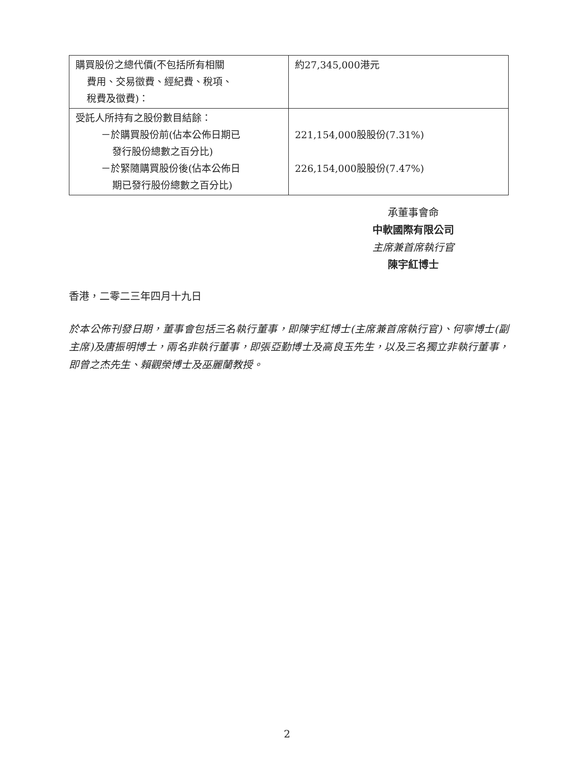| 購買股份之總代價(不包括所有相關 費用、交易徵費、經紀費、稅項、 稅費及徵費)： | 約27,345,000港元 |
| 受託人所持有之股份數目結餘： －於購買股份前(佔本公佈日期已 發行股份總數之百分比) －於緊隨購買股份後(佔本公佈日 期已發行股份總數之百分比) | 221,154,000股股份(7.31%) 226,154,000股股份(7.47%) |
承董事會命
中軟國際有限公司
主席兼首席執行官
陳宇紅博士
香港，二零二三年四月十九日
於本公佈刊發日期，董事會包括三名執行董事，即陳宇紅博士(主席兼首席執行官)、何寧博士(副主席)及唐振明博士，兩名非執行董事，即張亞勤博士及高良玉先生，以及三名獨立非執行董事，即曾之杰先生、賴觀榮博士及巫麗蘭教授。
2